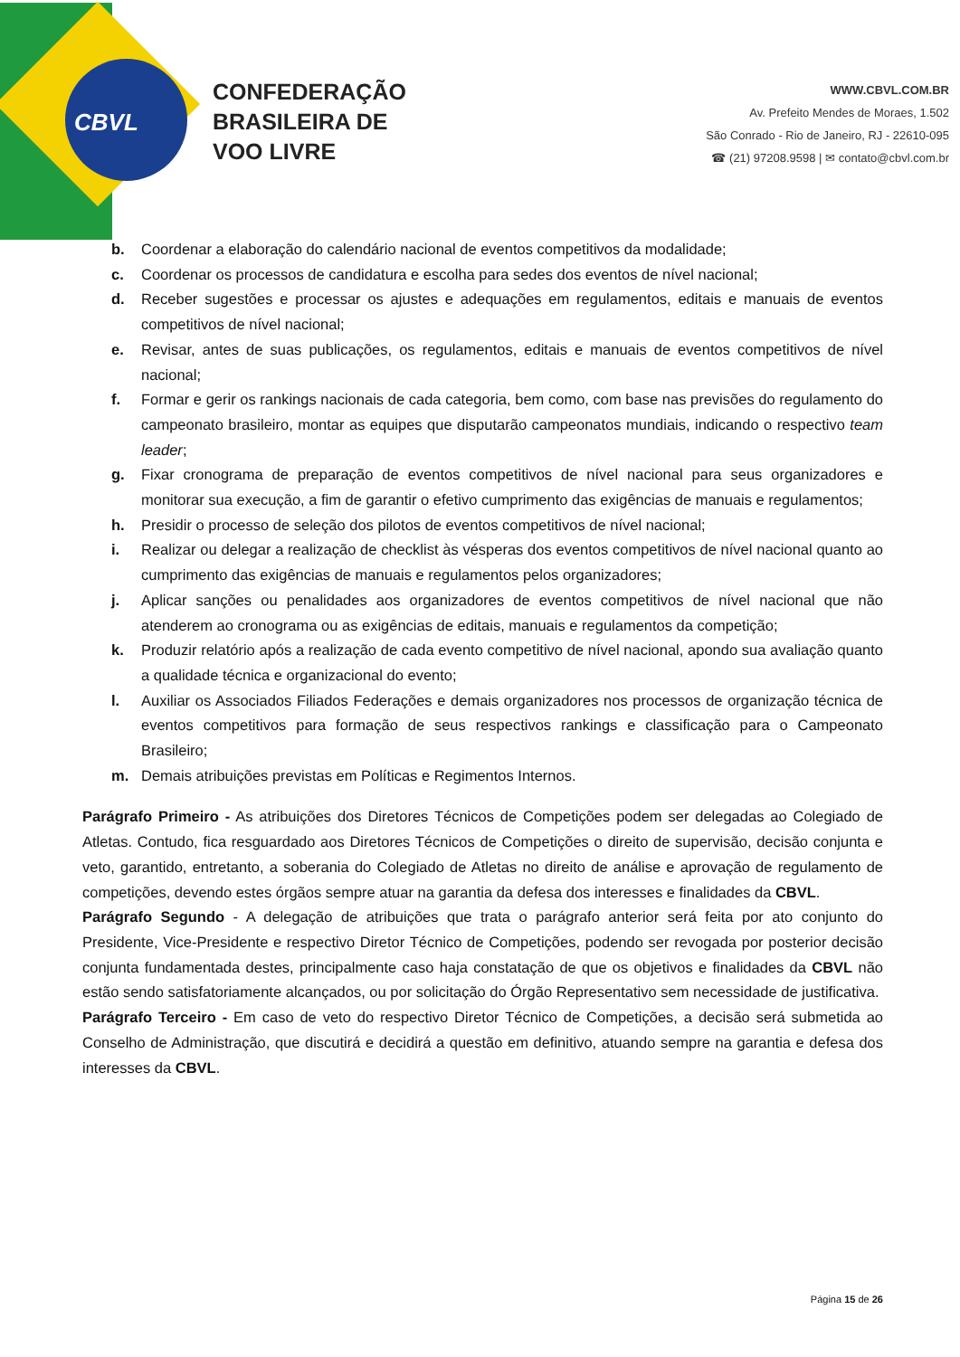CBVL
CONFEDERAÇÃO
BRASILEIRA DE
VOO LIVRE
WWW.CBVL.COM.BR
Av. Prefeito Mendes de Moraes, 1.502
São Conrado - Rio de Janeiro, RJ - 22610-095
☎ (21) 97208.9598 | ✉ contato@cbvl.com.br
b. Coordenar a elaboração do calendário nacional de eventos competitivos da modalidade;
c. Coordenar os processos de candidatura e escolha para sedes dos eventos de nível nacional;
d. Receber sugestões e processar os ajustes e adequações em regulamentos, editais e manuais de eventos competitivos de nível nacional;
e. Revisar, antes de suas publicações, os regulamentos, editais e manuais de eventos competitivos de nível nacional;
f. Formar e gerir os rankings nacionais de cada categoria, bem como, com base nas previsões do regulamento do campeonato brasileiro, montar as equipes que disputarão campeonatos mundiais, indicando o respectivo team leader;
g. Fixar cronograma de preparação de eventos competitivos de nível nacional para seus organizadores e monitorar sua execução, a fim de garantir o efetivo cumprimento das exigências de manuais e regulamentos;
h. Presidir o processo de seleção dos pilotos de eventos competitivos de nível nacional;
i. Realizar ou delegar a realização de checklist às vésperas dos eventos competitivos de nível nacional quanto ao cumprimento das exigências de manuais e regulamentos pelos organizadores;
j. Aplicar sanções ou penalidades aos organizadores de eventos competitivos de nível nacional que não atenderem ao cronograma ou as exigências de editais, manuais e regulamentos da competição;
k. Produzir relatório após a realização de cada evento competitivo de nível nacional, apondo sua avaliação quanto a qualidade técnica e organizacional do evento;
l. Auxiliar os Associados Filiados Federações e demais organizadores nos processos de organização técnica de eventos competitivos para formação de seus respectivos rankings e classificação para o Campeonato Brasileiro;
m. Demais atribuições previstas em Políticas e Regimentos Internos.
Parágrafo Primeiro - As atribuições dos Diretores Técnicos de Competições podem ser delegadas ao Colegiado de Atletas. Contudo, fica resguardado aos Diretores Técnicos de Competições o direito de supervisão, decisão conjunta e veto, garantido, entretanto, a soberania do Colegiado de Atletas no direito de análise e aprovação de regulamento de competições, devendo estes órgãos sempre atuar na garantia da defesa dos interesses e finalidades da CBVL.
Parágrafo Segundo - A delegação de atribuições que trata o parágrafo anterior será feita por ato conjunto do Presidente, Vice-Presidente e respectivo Diretor Técnico de Competições, podendo ser revogada por posterior decisão conjunta fundamentada destes, principalmente caso haja constatação de que os objetivos e finalidades da CBVL não estão sendo satisfatoriamente alcançados, ou por solicitação do Órgão Representativo sem necessidade de justificativa.
Parágrafo Terceiro - Em caso de veto do respectivo Diretor Técnico de Competições, a decisão será submetida ao Conselho de Administração, que discutirá e decidirá a questão em definitivo, atuando sempre na garantia e defesa dos interesses da CBVL.
Página 15 de 26